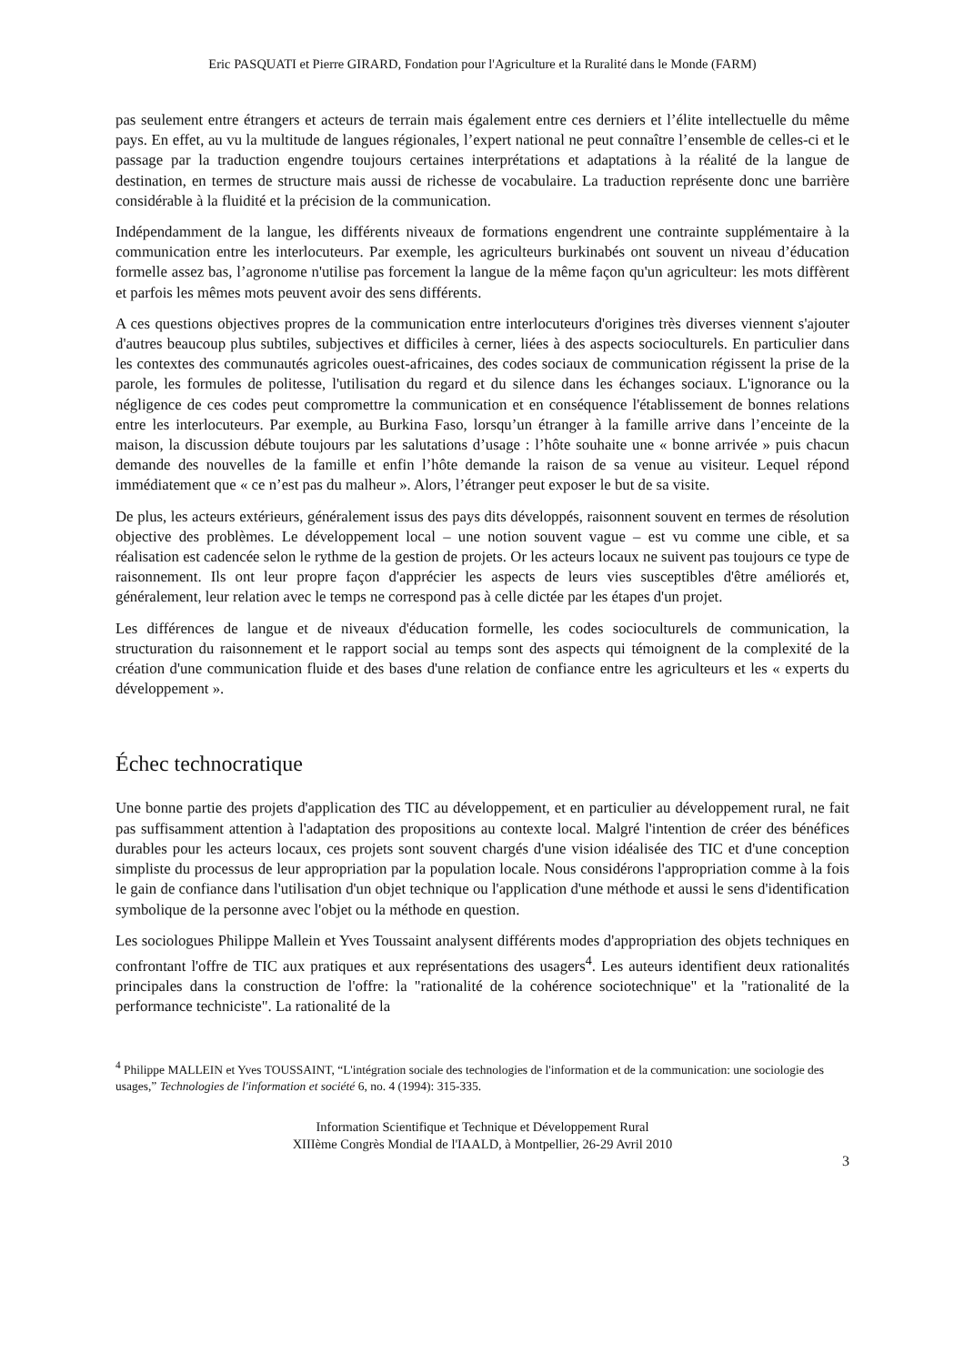Eric PASQUATI et Pierre GIRARD, Fondation pour l'Agriculture et la Ruralité dans le Monde (FARM)
pas seulement entre étrangers et acteurs de terrain mais également entre ces derniers et l’élite intellectuelle du même pays. En effet, au vu la multitude de langues régionales, l’expert national ne peut connaître l’ensemble de celles-ci et le passage par la traduction engendre toujours certaines interprétations et adaptations à la réalité de la langue de destination, en termes de structure mais aussi de richesse de vocabulaire. La traduction représente donc une barrière considérable à la fluidité et la précision de la communication.
Indépendamment de la langue, les différents niveaux de formations engendrent une contrainte supplémentaire à la communication entre les interlocuteurs. Par exemple, les agriculteurs burkinabés ont souvent un niveau d’éducation formelle assez bas, l’agronome n'utilise pas forcement la langue de la même façon qu'un agriculteur: les mots diffèrent et parfois les mêmes mots peuvent avoir des sens différents.
A ces questions objectives propres de la communication entre interlocuteurs d'origines très diverses viennent s'ajouter d'autres beaucoup plus subtiles, subjectives et difficiles à cerner, liées à des aspects socioculturels. En particulier dans les contextes des communautés agricoles ouest-africaines, des codes sociaux de communication régissent la prise de la parole, les formules de politesse, l'utilisation du regard et du silence dans les échanges sociaux. L'ignorance ou la négligence de ces codes peut compromettre la communication et en conséquence l'établissement de bonnes relations entre les interlocuteurs. Par exemple, au Burkina Faso, lorsqu’un étranger à la famille arrive dans l’enceinte de la maison, la discussion débute toujours par les salutations d’usage : l’hôte souhaite une « bonne arrivée » puis chacun demande des nouvelles de la famille et enfin l’hôte demande la raison de sa venue au visiteur. Lequel répond immédiatement que « ce n’est pas du malheur ». Alors, l’étranger peut exposer le but de sa visite.
De plus, les acteurs extérieurs, généralement issus des pays dits développés, raisonnent souvent en termes de résolution objective des problèmes. Le développement local – une notion souvent vague – est vu comme une cible, et sa réalisation est cadencée selon le rythme de la gestion de projets. Or les acteurs locaux ne suivent pas toujours ce type de raisonnement. Ils ont leur propre façon d'apprécier les aspects de leurs vies susceptibles d'être améliorés et, généralement, leur relation avec le temps ne correspond pas à celle dictée par les étapes d'un projet.
Les différences de langue et de niveaux d'éducation formelle, les codes socioculturels de communication, la structuration du raisonnement et le rapport social au temps sont des aspects qui témoignent de la complexité de la création d'une communication fluide et des bases d'une relation de confiance entre les agriculteurs et les « experts du développement ».
Échec technocratique
Une bonne partie des projets d'application des TIC au développement, et en particulier au développement rural, ne fait pas suffisamment attention à l'adaptation des propositions au contexte local. Malgré l'intention de créer des bénéfices durables pour les acteurs locaux, ces projets sont souvent chargés d'une vision idéalisée des TIC et d'une conception simpliste du processus de leur appropriation par la population locale. Nous considérons l'appropriation comme à la fois le gain de confiance dans l'utilisation d'un objet technique ou l'application d'une méthode et aussi le sens d'identification symbolique de la personne avec l'objet ou la méthode en question.
Les sociologues Philippe Mallein et Yves Toussaint analysent différents modes d'appropriation des objets techniques en confrontant l'offre de TIC aux pratiques et aux représentations des usagers<sup>4</sup>. Les auteurs identifient deux rationalités principales dans la construction de l'offre: la "rationalité de la cohérence sociotechnique" et la "rationalité de la performance techniciste". La rationalité de la
<sup>4</sup> Philippe MALLEIN et Yves TOUSSAINT, “L'intégration sociale des technologies de l'information et de la communication: une sociologie des usages,” Technologies de l'information et société 6, no. 4 (1994): 315-335.
Information Scientifique et Technique et Développement Rural
XIIIème Congrès Mondial de l'IAALD, à Montpellier, 26-29 Avril 2010
3